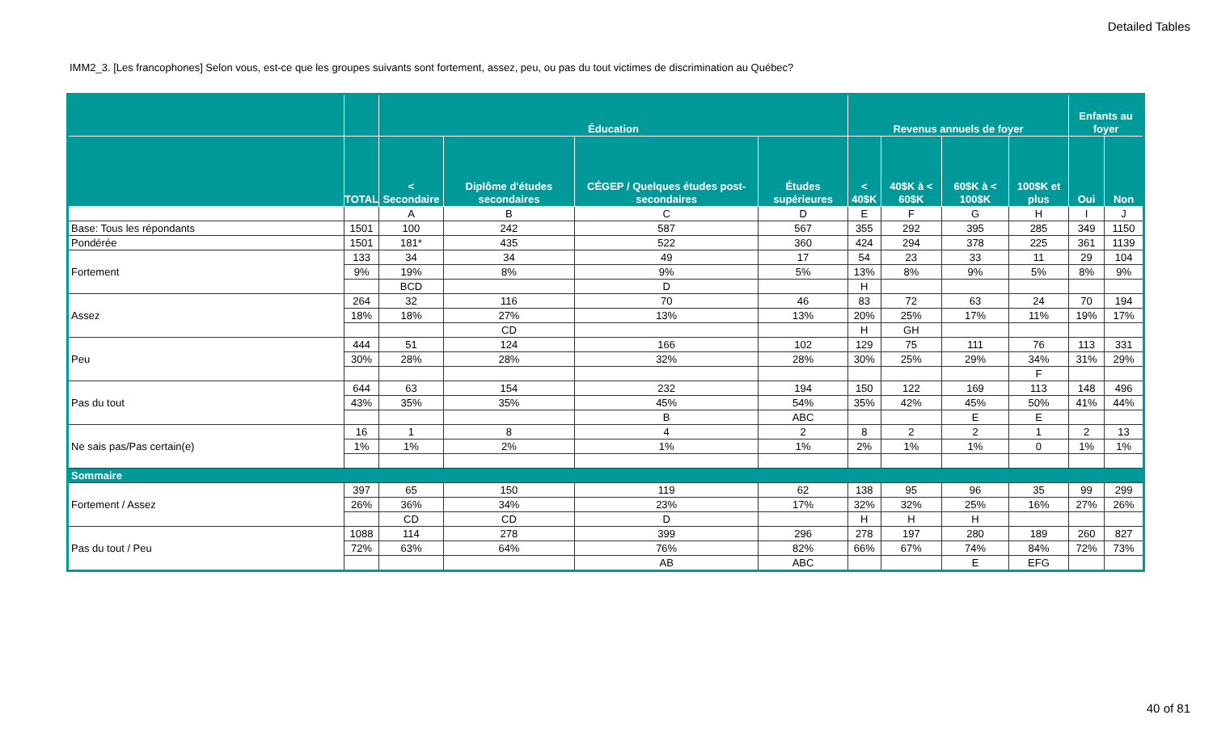Detailed Tables
IMM2_3. [Les francophones] Selon vous, est-ce que les groupes suivants sont fortement, assez, peu, ou pas du tout victimes de discrimination au Québec?
| | | Éducation | | | | Revenus annuels de foyer | | | | Enfants au foyer | |
| --- | --- | --- | --- | --- | --- | --- | --- | --- | --- | --- | --- |
| | TOTAL | < Secondaire | Diplôme d'études secondaires | CÉGEP / Quelques études post-secondaires | Études supérieures | < 40$K | 40$K à < 60$K | 60$K à < 100$K | 100$K et plus | Oui | Non |
| | | A | B | C | D | E | F | G | H | I | J |
| Base: Tous les répondants | 1501 | 100 | 242 | 587 | 567 | 355 | 292 | 395 | 285 | 349 | 1150 |
| Pondérée | 1501 | 181* | 435 | 522 | 360 | 424 | 294 | 378 | 225 | 361 | 1139 |
| Fortement | 133 | 34 | 34 | 49 | 17 | 54 | 23 | 33 | 11 | 29 | 104 |
| | 9% | 19% | 8% | 9% | 5% | 13% | 8% | 9% | 5% | 8% | 9% |
| | | BCD | | D | | H | | | | | |
| Assez | 264 | 32 | 116 | 70 | 46 | 83 | 72 | 63 | 24 | 70 | 194 |
| | 18% | 18% | 27% | 13% | 13% | 20% | 25% | 17% | 11% | 19% | 17% |
| | | | CD | | | H | GH | | | | |
| Peu | 444 | 51 | 124 | 166 | 102 | 129 | 75 | 111 | 76 | 113 | 331 |
| | 30% | 28% | 28% | 32% | 28% | 30% | 25% | 29% | 34% | 31% | 29% |
| | | | | | | | | | F | | |
| Pas du tout | 644 | 63 | 154 | 232 | 194 | 150 | 122 | 169 | 113 | 148 | 496 |
| | 43% | 35% | 35% | 45% | 54% | 35% | 42% | 45% | 50% | 41% | 44% |
| | | | | B | ABC | | | E | E | | |
| Ne sais pas/Pas certain(e) | 16 | 1 | 8 | 4 | 2 | 8 | 2 | 2 | 1 | 2 | 13 |
| | 1% | 1% | 2% | 1% | 1% | 2% | 1% | 1% | 0 | 1% | 1% |
| Sommaire | | | | | | | | | | | |
| Fortement / Assez | 397 | 65 | 150 | 119 | 62 | 138 | 95 | 96 | 35 | 99 | 299 |
| | 26% | 36% | 34% | 23% | 17% | 32% | 32% | 25% | 16% | 27% | 26% |
| | | CD | CD | D | | H | H | H | | | |
| Pas du tout / Peu | 1088 | 114 | 278 | 399 | 296 | 278 | 197 | 280 | 189 | 260 | 827 |
| | 72% | 63% | 64% | 76% | 82% | 66% | 67% | 74% | 84% | 72% | 73% |
| | | | | AB | ABC | | | E | EFG | | |
40 of 81